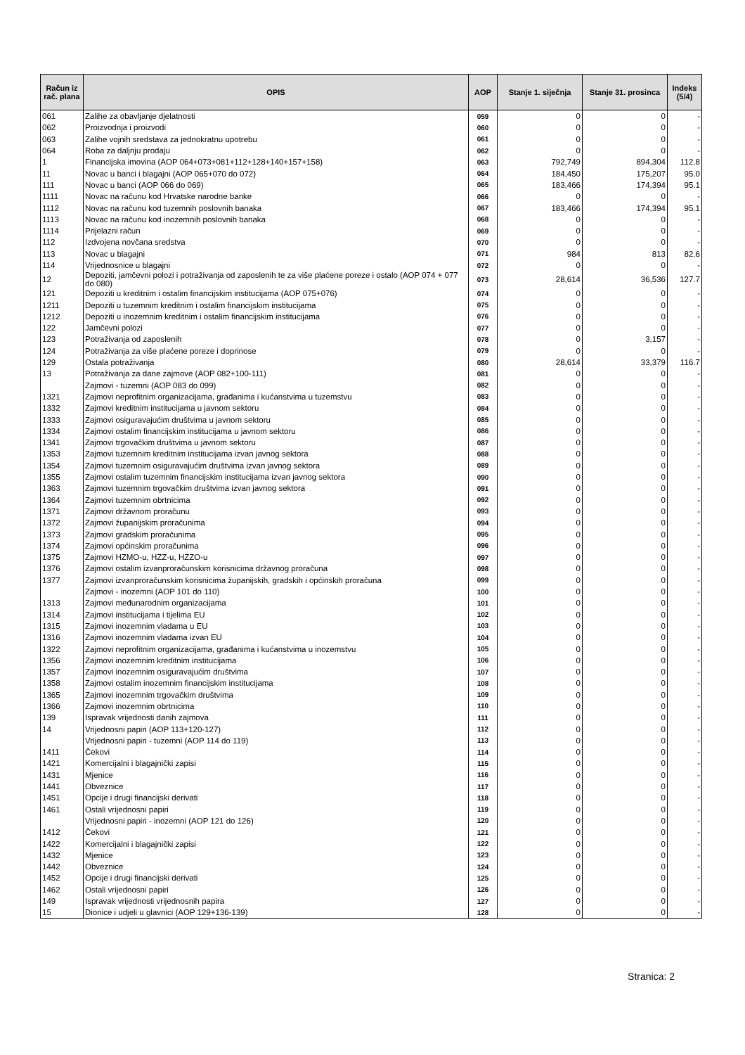| Račun iz rač. plana | OPIS | AOP | Stanje 1. siječnja | Stanje 31. prosinca | Indeks (5/4) |
| --- | --- | --- | --- | --- | --- |
| 061 | Zalihe za obavljanje djelatnosti | 059 | 0 | 0 | - |
| 062 | Proizvodnja i proizvodi | 060 | 0 | 0 | - |
| 063 | Zalihe vojnih sredstava za jednokratnu upotrebu | 061 | 0 | 0 | - |
| 064 | Roba za daljnju prodaju | 062 | 0 | 0 | - |
| 1 | Financijska imovina (AOP 064+073+081+112+128+140+157+158) | 063 | 792,749 | 894,304 | 112.8 |
| 11 | Novac u banci i blagajni (AOP 065+070 do 072) | 064 | 184,450 | 175,207 | 95.0 |
| 111 | Novac u banci (AOP 066 do 069) | 065 | 183,466 | 174,394 | 95.1 |
| 1111 | Novac na računu kod Hrvatske narodne banke | 066 | 0 | 0 | - |
| 1112 | Novac na računu kod tuzemnih poslovnih banaka | 067 | 183,466 | 174,394 | 95.1 |
| 1113 | Novac na računu kod inozemnih poslovnih banaka | 068 | 0 | 0 | - |
| 1114 | Prijelazni račun | 069 | 0 | 0 | - |
| 112 | Izdvojena novčana sredstva | 070 | 0 | 0 | - |
| 113 | Novac u blagajni | 071 | 984 | 813 | 82.6 |
| 114 | Vrijednosnice u blagajni | 072 | 0 | 0 | - |
| 12 | Depoziti, jamčevni polozi i potraživanja od zaposlenih te za više plaćene poreze i ostalo (AOP 074 + 077 do 080) | 073 | 28,614 | 36,536 | 127.7 |
| 121 | Depoziti u kreditnim i ostalim financijskim institucijama (AOP 075+076) | 074 | 0 | 0 | - |
| 1211 | Depoziti u tuzemnim kreditnim i ostalim financijskim institucijama | 075 | 0 | 0 | - |
| 1212 | Depoziti u inozemnim kreditnim i ostalim financijskim institucijama | 076 | 0 | 0 | - |
| 122 | Jamčevni polozi | 077 | 0 | 0 | - |
| 123 | Potraživanja od zaposlenih | 078 | 0 | 3,157 | - |
| 124 | Potraživanja za više plaćene poreze i doprinose | 079 | 0 | 0 | - |
| 129 | Ostala potraživanja | 080 | 28,614 | 33,379 | 116.7 |
| 13 | Potraživanja za dane zajmove (AOP 082+100-111) | 081 | 0 | 0 | - |
| | Zajmovi - tuzemni (AOP 083 do 099) | 082 | 0 | 0 | - |
| 1321 | Zajmovi neprofitnim organizacijama, građanima i kućanstvima u tuzemstvu | 083 | 0 | 0 | - |
| 1332 | Zajmovi kreditnim institucijama u javnom sektoru | 084 | 0 | 0 | - |
| 1333 | Zajmovi osiguravajućim društvima u javnom sektoru | 085 | 0 | 0 | - |
| 1334 | Zajmovi ostalim financijskim institucijama u javnom sektoru | 086 | 0 | 0 | - |
| 1341 | Zajmovi trgovačkim društvima u javnom sektoru | 087 | 0 | 0 | - |
| 1353 | Zajmovi tuzemnim kreditnim institucijama izvan javnog sektora | 088 | 0 | 0 | - |
| 1354 | Zajmovi tuzemnim osiguravajućim društvima izvan javnog sektora | 089 | 0 | 0 | - |
| 1355 | Zajmovi ostalim tuzemnim financijskim institucijama izvan javnog sektora | 090 | 0 | 0 | - |
| 1363 | Zajmovi tuzemnim trgovačkim društvima izvan javnog sektora | 091 | 0 | 0 | - |
| 1364 | Zajmovi tuzemnim obrtnicima | 092 | 0 | 0 | - |
| 1371 | Zajmovi državnom proračunu | 093 | 0 | 0 | - |
| 1372 | Zajmovi županijskim proračunima | 094 | 0 | 0 | - |
| 1373 | Zajmovi gradskim proračunima | 095 | 0 | 0 | - |
| 1374 | Zajmovi općinskim proračunima | 096 | 0 | 0 | - |
| 1375 | Zajmovi HZMO-u, HZZ-u, HZZO-u | 097 | 0 | 0 | - |
| 1376 | Zajmovi ostalim izvanproračunskim korisnicima državnog proračuna | 098 | 0 | 0 | - |
| 1377 | Zajmovi izvanproračunskim korisnicima županijskih, gradskih i općinskih proračuna | 099 | 0 | 0 | - |
| | Zajmovi - inozemni (AOP 101 do 110) | 100 | 0 | 0 | - |
| 1313 | Zajmovi međunarodnim organizacijama | 101 | 0 | 0 | - |
| 1314 | Zajmovi institucijama i tijelima EU | 102 | 0 | 0 | - |
| 1315 | Zajmovi inozemnim vladama u EU | 103 | 0 | 0 | - |
| 1316 | Zajmovi inozemnim vladama izvan EU | 104 | 0 | 0 | - |
| 1322 | Zajmovi neprofitnim organizacijama, građanima i kućanstvima u inozemstvu | 105 | 0 | 0 | - |
| 1356 | Zajmovi inozemnim kreditnim institucijama | 106 | 0 | 0 | - |
| 1357 | Zajmovi inozemnim osiguravajućim društvima | 107 | 0 | 0 | - |
| 1358 | Zajmovi ostalim inozemnim financijskim institucijama | 108 | 0 | 0 | - |
| 1365 | Zajmovi inozemnim trgovačkim društvima | 109 | 0 | 0 | - |
| 1366 | Zajmovi inozemnim obrtnicima | 110 | 0 | 0 | - |
| 139 | Ispravak vrijednosti danih zajmova | 111 | 0 | 0 | - |
| 14 | Vrijednosni papiri (AOP 113+120-127) | 112 | 0 | 0 | - |
| | Vrijednosni papiri - tuzemni (AOP 114 do 119) | 113 | 0 | 0 | - |
| 1411 | Čekovi | 114 | 0 | 0 | - |
| 1421 | Komercijalni i blagajnički zapisi | 115 | 0 | 0 | - |
| 1431 | Mjenice | 116 | 0 | 0 | - |
| 1441 | Obveznice | 117 | 0 | 0 | - |
| 1451 | Opcije i drugi financijski derivati | 118 | 0 | 0 | - |
| 1461 | Ostali vrijednosni papiri | 119 | 0 | 0 | - |
| | Vrijednosni papiri - inozemni (AOP 121 do 126) | 120 | 0 | 0 | - |
| 1412 | Čekovi | 121 | 0 | 0 | - |
| 1422 | Komercijalni i blagajnički zapisi | 122 | 0 | 0 | - |
| 1432 | Mjenice | 123 | 0 | 0 | - |
| 1442 | Obveznice | 124 | 0 | 0 | - |
| 1452 | Opcije i drugi financijski derivati | 125 | 0 | 0 | - |
| 1462 | Ostali vrijednosni papiri | 126 | 0 | 0 | - |
| 149 | Ispravak vrijednosti vrijednosnih papira | 127 | 0 | 0 | - |
| 15 | Dionice i udjeli u glavnici (AOP 129+136-139) | 128 | 0 | 0 | - |
Stranica: 2